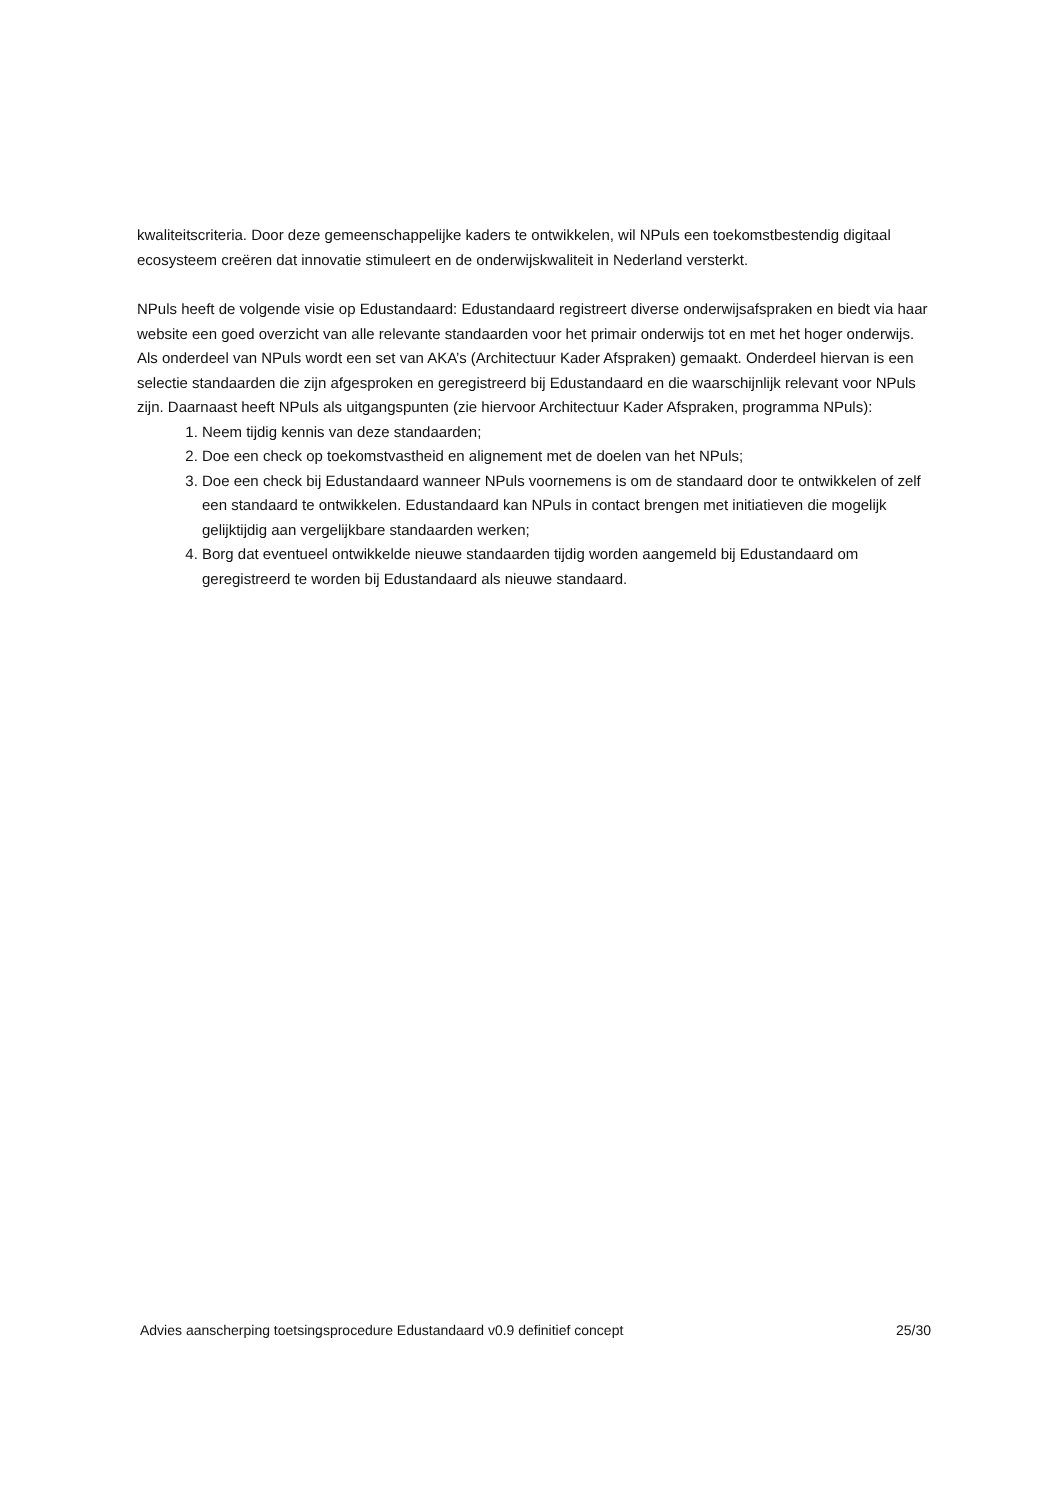kwaliteitscriteria. Door deze gemeenschappelijke kaders te ontwikkelen, wil NPuls een toekomstbestendig digitaal ecosysteem creëren dat innovatie stimuleert en de onderwijskwaliteit in Nederland versterkt.
NPuls heeft de volgende visie op Edustandaard: Edustandaard registreert diverse onderwijsafspraken en biedt via haar website een goed overzicht van alle relevante standaarden voor het primair onderwijs tot en met het hoger onderwijs. Als onderdeel van NPuls wordt een set van AKA’s (Architectuur Kader Afspraken) gemaakt. Onderdeel hiervan is een selectie standaarden die zijn afgesproken en geregistreerd bij Edustandaard en die waarschijnlijk relevant voor NPuls zijn. Daarnaast heeft NPuls als uitgangspunten (zie hiervoor Architectuur Kader Afspraken, programma NPuls):
1. Neem tijdig kennis van deze standaarden;
2. Doe een check op toekomstvastheid en alignement met de doelen van het NPuls;
3. Doe een check bij Edustandaard wanneer NPuls voornemens is om de standaard door te ontwikkelen of zelf een standaard te ontwikkelen. Edustandaard kan NPuls in contact brengen met initiatieven die mogelijk gelijktijdig aan vergelijkbare standaarden werken;
4. Borg dat eventueel ontwikkelde nieuwe standaarden tijdig worden aangemeld bij Edustandaard om geregistreerd te worden bij Edustandaard als nieuwe standaard.
Advies aanscherping toetsingsprocedure Edustandaard v0.9 definitief concept 25/30